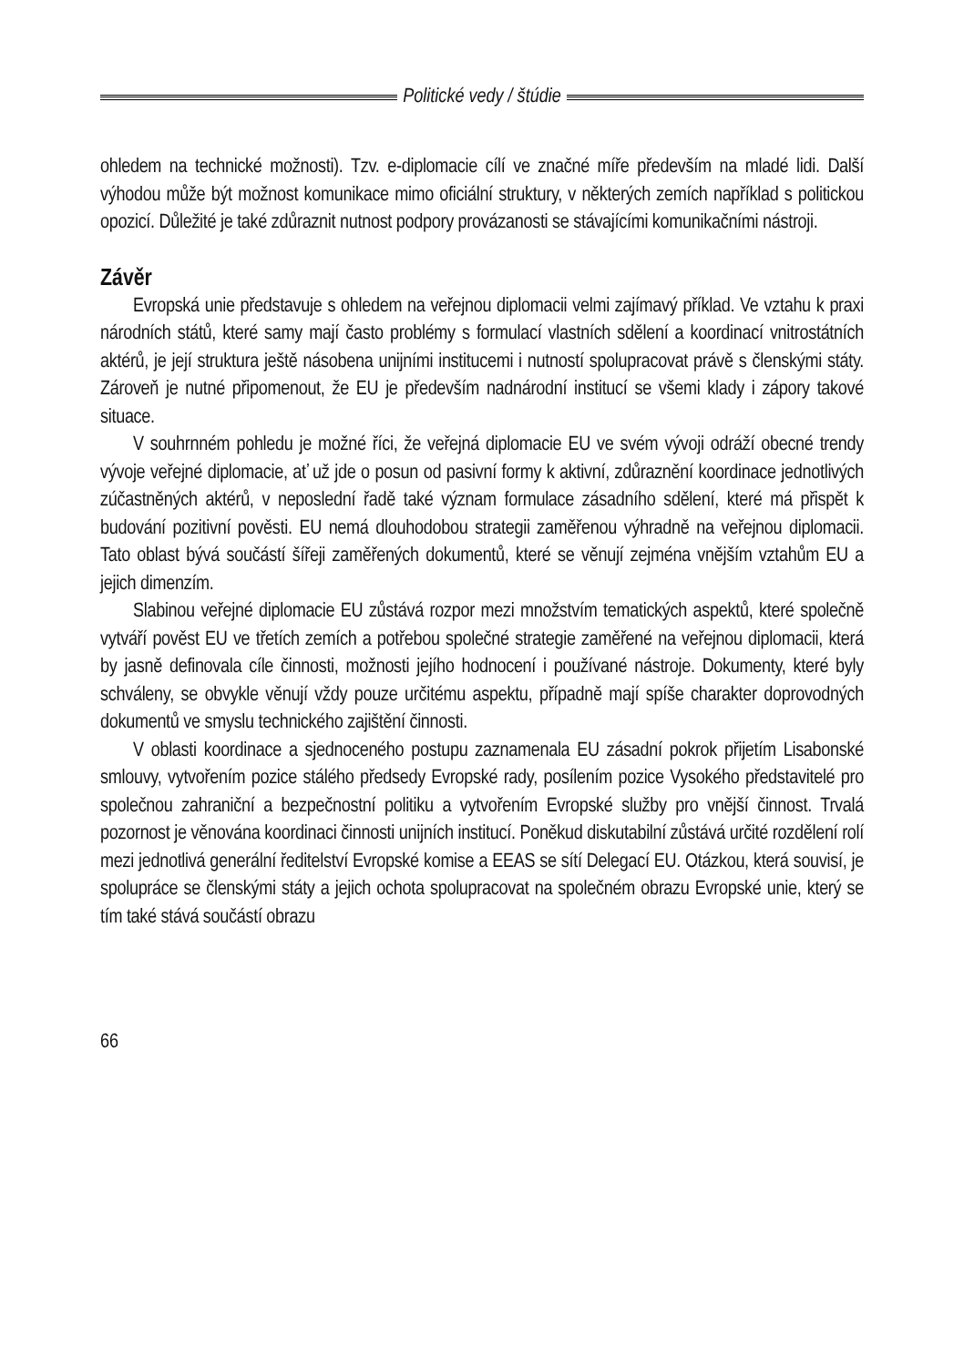Politické vedy / štúdie
ohledem na technické možnosti). Tzv. e-diplomacie cílí ve značné míře především na mladé lidi. Další výhodou může být možnost komunikace mimo oficiální struktury, v některých zemích například s politickou opozicí. Důležité je také zdůraznit nutnost podpory provázanosti se stávajícími komunikačními nástroji.
Závěr
Evropská unie představuje s ohledem na veřejnou diplomacii velmi zajímavý příklad. Ve vztahu k praxi národních států, které samy mají často problémy s formulací vlastních sdělení a koordinací vnitrostátních aktérů, je její struktura ještě násobena unijními institucemi i nutností spolupracovat právě s členskými státy. Zároveň je nutné připomenout, že EU je především nadnárodní institucí se všemi klady i zápory takové situace.
V souhrnném pohledu je možné říci, že veřejná diplomacie EU ve svém vývoji odráží obecné trendy vývoje veřejné diplomacie, ať už jde o posun od pasivní formy k aktivní, zdůraznění koordinace jednotlivých zúčastněných aktérů, v neposlední řadě také význam formulace zásadního sdělení, které má přispět k budování pozitivní pověsti. EU nemá dlouhodobou strategii zaměřenou výhradně na veřejnou diplomacii. Tato oblast bývá součástí šířeji zaměřených dokumentů, které se věnují zejména vnějším vztahům EU a jejich dimenzím.
Slabinou veřejné diplomacie EU zůstává rozpor mezi množstvím tematických aspektů, které společně vytváří pověst EU ve třetích zemích a potřebou společné strategie zaměřené na veřejnou diplomacii, která by jasně definovala cíle činnosti, možnosti jejího hodnocení i používané nástroje. Dokumenty, které byly schváleny, se obvykle věnují vždy pouze určitému aspektu, případně mají spíše charakter doprovodných dokumentů ve smyslu technického zajištění činnosti.
V oblasti koordinace a sjednoceného postupu zaznamenala EU zásadní pokrok přijetím Lisabonské smlouvy, vytvořením pozice stálého předsedy Evropské rady, posílením pozice Vysokého představitelé pro společnou zahraniční a bezpečnostní politiku a vytvořením Evropské služby pro vnější činnost. Trvalá pozornost je věnována koordinaci činnosti unijních institucí. Poněkud diskutabilní zůstává určité rozdělení rolí mezi jednotlivá generální ředitelství Evropské komise a EEAS se sítí Delegací EU. Otázkou, která souvisí, je spolupráce se členskými státy a jejich ochota spolupracovat na společném obrazu Evropské unie, který se tím také stává součástí obrazu
66